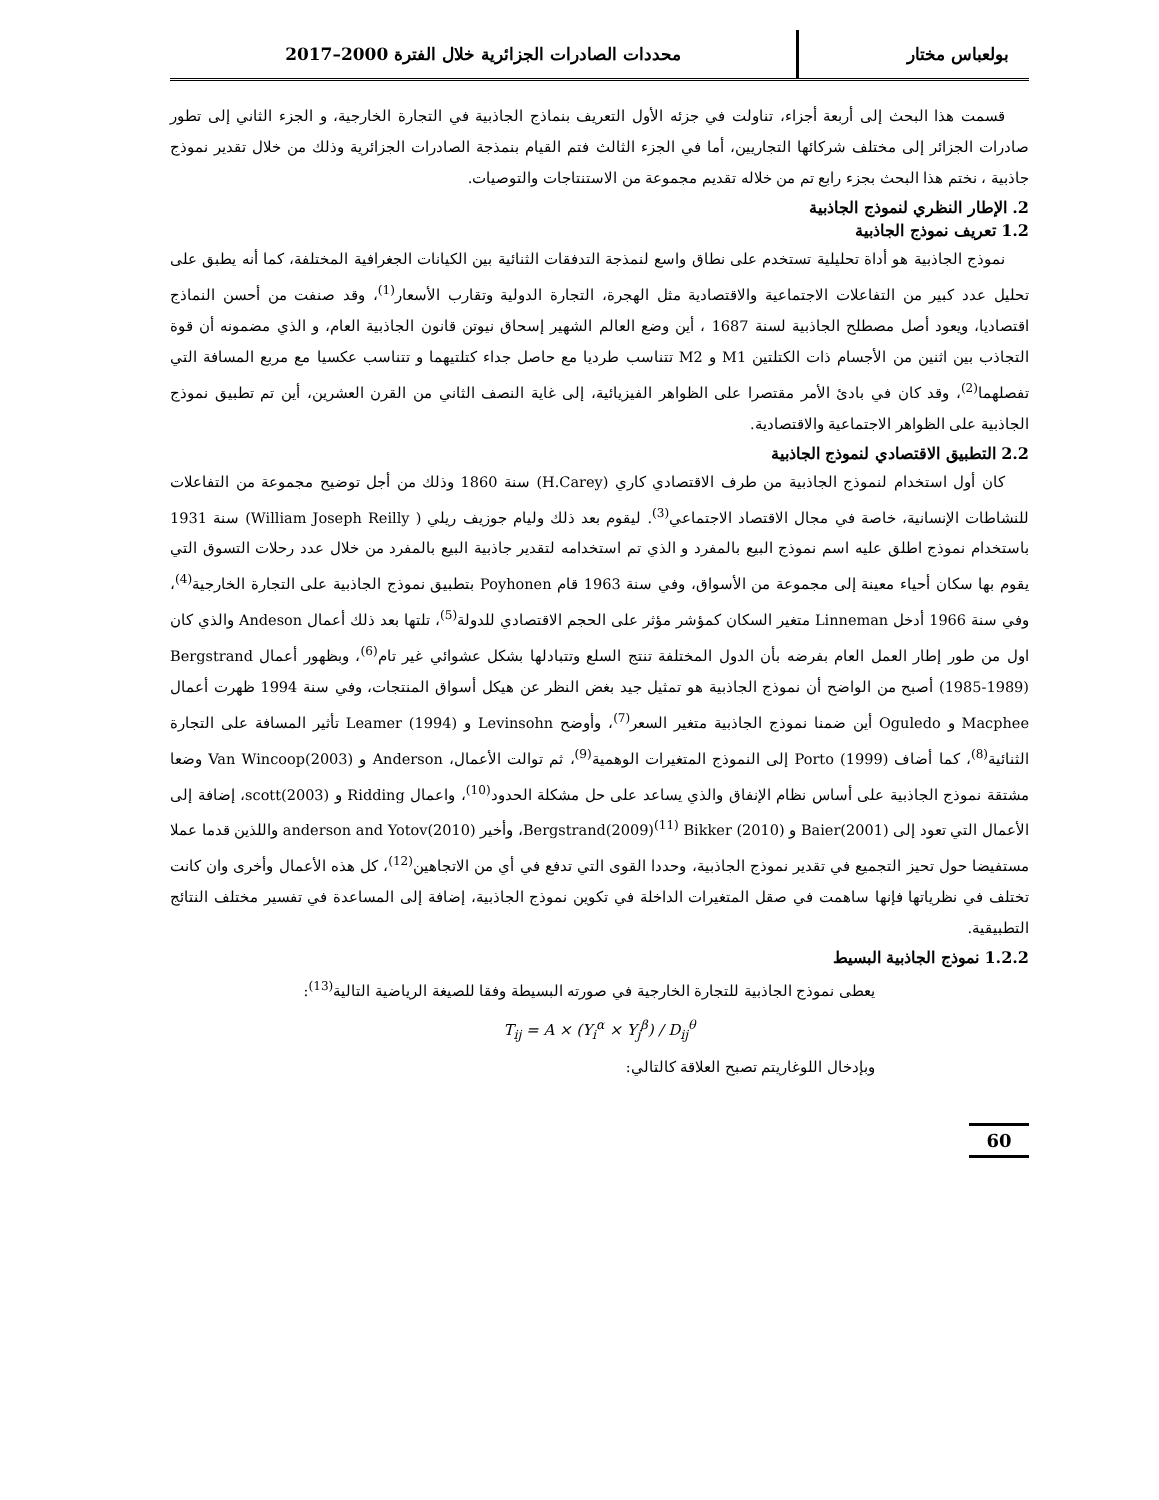بولعباس مختار
محددات الصادرات الجزائرية خلال الفترة 2000–2017
قسمت هذا البحث إلى أربعة أجزاء، تناولت في جزئه الأول التعريف بنماذج الجاذبية في التجارة الخارجية، و الجزء الثاني إلى تطور صادرات الجزائر إلى مختلف شركائها التجاريين، أما في الجزء الثالث فتم القيام بنمذجة الصادرات الجزائرية وذلك من خلال تقدير نموذج جاذبية ، نختم هذا البحث بجزء رابع تم من خلاله تقديم مجموعة من الاستنتاجات والتوصيات.
2. الإطار النظري لنموذج الجاذبية
1.2 تعريف نموذج الجاذبية
نموذج الجاذبية هو أداة تحليلية تستخدم على نطاق واسع لنمذجة التدفقات الثنائية بين الكيانات الجغرافية المختلفة، كما أنه يطبق على تحليل عدد كبير من التفاعلات الاجتماعية والاقتصادية مثل الهجرة، التجارة الدولية وتقارب الأسعار<sup>(1)</sup>، وقد صنفت من أحسن النماذج اقتصاديا، ويعود أصل مصطلح الجاذبية لسنة 1687 ، أين وضع العالم الشهير إسحاق نيوتن قانون الجاذبية العام، و الذي مضمونه أن قوة التجاذب بين اثنين من الأجسام ذات الكتلتين M1 و M2 تتناسب طرديا مع حاصل جداء كتلتيهما و تتناسب عكسيا مع مربع المسافة التي تفصلهما<sup>(2)</sup>، وقد كان في بادئ الأمر مقتصرا على الظواهر الفيزيائية، إلى غاية النصف الثاني من القرن العشرين، أين تم تطبيق نموذج الجاذبية على الظواهر الاجتماعية والاقتصادية.
2.2 التطبيق الاقتصادي لنموذج الجاذبية
كان أول استخدام لنموذج الجاذبية من طرف الاقتصادي كاري (H.Carey) سنة 1860 وذلك من أجل توضيح مجموعة من التفاعلات للنشاطات الإنسانية، خاصة في مجال الاقتصاد الاجتماعي<sup>(3)</sup>. ليقوم بعد ذلك وليام جوزيف ريلي ( William Joseph Reilly) سنة 1931 باستخدام نموذج اطلق عليه اسم نموذج البيع بالمفرد و الذي تم استخدامه لتقدير جاذبية البيع بالمفرد من خلال عدد رحلات التسوق التي يقوم بها سكان أحياء معينة إلى مجموعة من الأسواق، وفي سنة 1963 قام Poyhonen بتطبيق نموذج الجاذبية على التجارة الخارجية<sup>(4)</sup>، وفي سنة 1966 أدخل Linneman متغير السكان كمؤشر مؤثر على الحجم الاقتصادي للدولة<sup>(5)</sup>، تلتها بعد ذلك أعمال Andeson والذي كان اول من طور إطار العمل العام بفرضه بأن الدول المختلفة تنتج السلع وتتبادلها بشكل عشوائي غير تام<sup>(6)</sup>، وبظهور أعمال Bergstrand (1985-1989) أصبح من الواضح أن نموذج الجاذبية هو تمثيل جيد بغض النظر عن هيكل أسواق المنتجات، وفي سنة 1994 ظهرت أعمال Macphee و Oguledo أين ضمنا نموذج الجاذبية متغير السعر<sup>(7)</sup>، وأوضح Levinsohn و Leamer (1994) تأثير المسافة على التجارة الثنائية<sup>(8)</sup>، كما أضاف Porto (1999) إلى النموذج المتغيرات الوهمية<sup>(9)</sup>، ثم توالت الأعمال، Anderson و Van Wincoop(2003) وضعا مشتقة نموذج الجاذبية على أساس نظام الإنفاق والذي يساعد على حل مشكلة الحدود<sup>(10)</sup>، واعمال Ridding و scott(2003)، إضافة إلى الأعمال التي تعود إلى Baier(2001) و Bergstrand(2009)<sup>(11)</sup> Bikker (2010)، وأخير anderson and Yotov(2010) واللذين قدما عملا مستفيضا حول تحيز التجميع في تقدير نموذج الجاذبية، وحددا القوى التي تدفع في أي من الاتجاهين<sup>(12)</sup>، كل هذه الأعمال وأخرى وان كانت تختلف في نظرياتها فإنها ساهمت في صقل المتغيرات الداخلة في تكوين نموذج الجاذبية، إضافة إلى المساعدة في تفسير مختلف النتائج التطبيقية.
1.2.2 نموذج الجاذبية البسيط
يعطى نموذج الجاذبية للتجارة الخارجية في صورته البسيطة وفقا للصيغة الرياضية التالية<sup>(13)</sup>:
T<sub>ij</sub> = A × (Y<sub>i</sub><sup>α</sup> × Y<sub>j</sub><sup>β</sup>) / D<sub>ij</sub><sup>θ</sup>
وبإدخال اللوغاريتم تصبح العلاقة كالتالي:
60